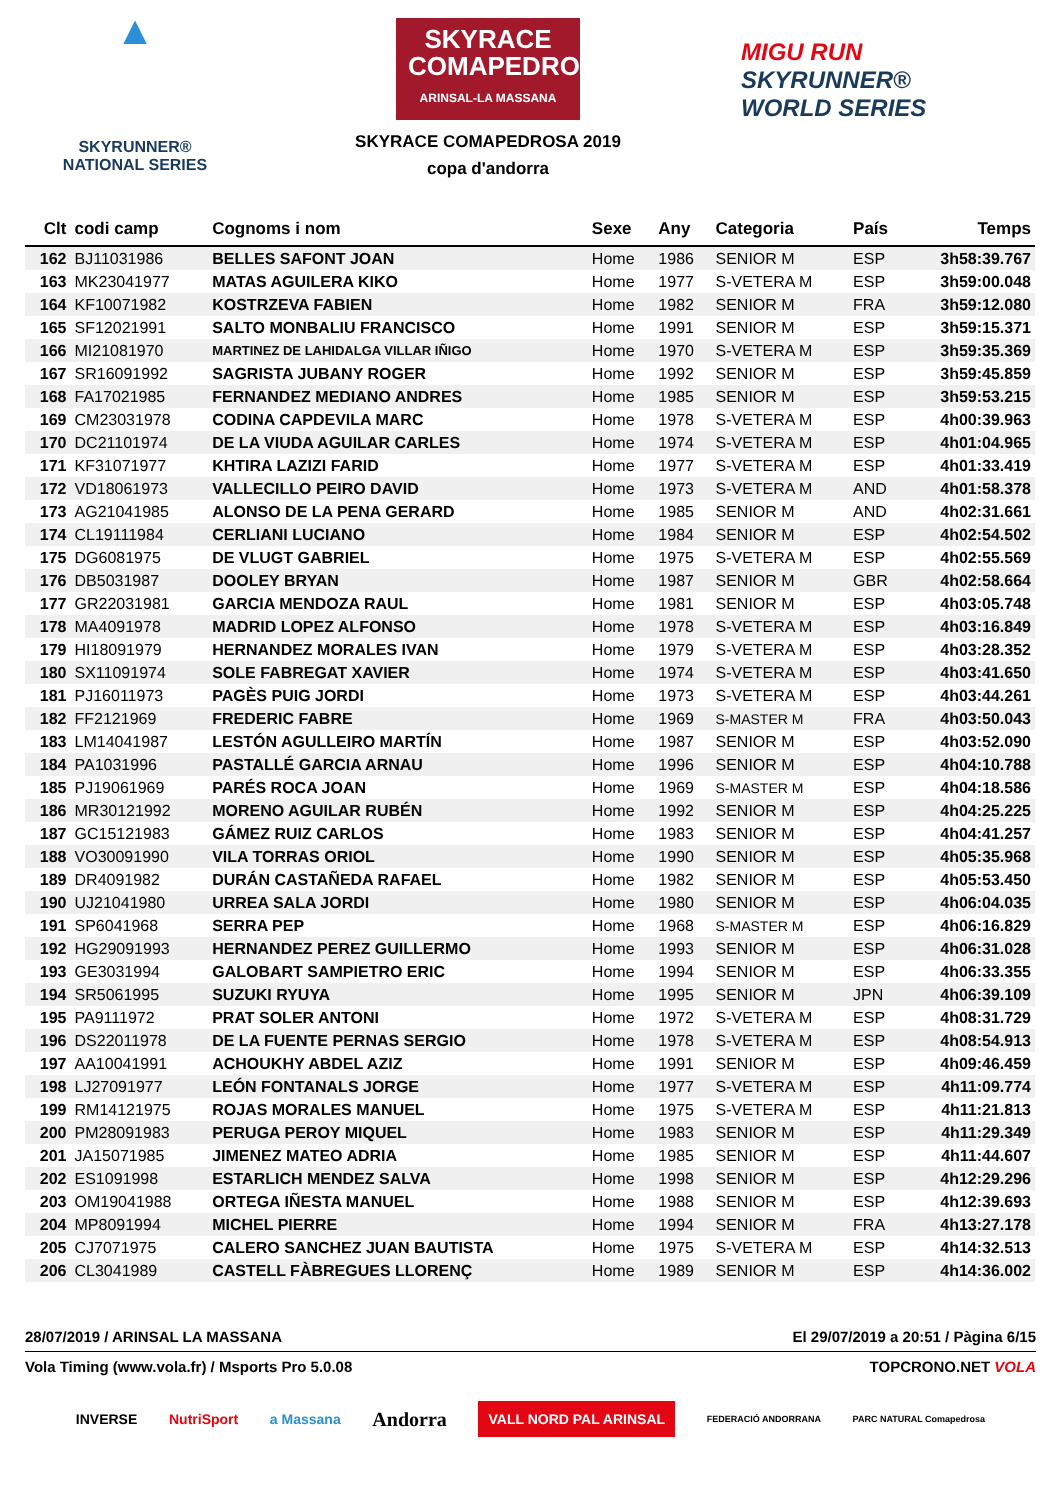▲
SKYRUNNER®
NATIONAL SERIES
SKYRACE COMAPEDROSA
ARINSAL-LA MASSANA
SKYRACE COMAPEDROSA 2019
copa d'andorra
MIGU RUN
SKYRUNNER®
WORLD SERIES
| Clt | codi camp | Cognoms i nom | Sexe | Any | Categoria | País | Temps |
| --- | --- | --- | --- | --- | --- | --- | --- |
| 162 | BJ11031986 | BELLES SAFONT JOAN | Home | 1986 | SENIOR M | ESP | 3h58:39.767 |
| 163 | MK23041977 | MATAS AGUILERA KIKO | Home | 1977 | S-VETERA M | ESP | 3h59:00.048 |
| 164 | KF10071982 | KOSTRZEVA FABIEN | Home | 1982 | SENIOR M | FRA | 3h59:12.080 |
| 165 | SF12021991 | SALTO MONBALIU FRANCISCO | Home | 1991 | SENIOR M | ESP | 3h59:15.371 |
| 166 | MI21081970 | MARTINEZ DE LAHIDALGA VILLAR IÑIGO | Home | 1970 | S-VETERA M | ESP | 3h59:35.369 |
| 167 | SR16091992 | SAGRISTA JUBANY ROGER | Home | 1992 | SENIOR M | ESP | 3h59:45.859 |
| 168 | FA17021985 | FERNANDEZ MEDIANO ANDRES | Home | 1985 | SENIOR M | ESP | 3h59:53.215 |
| 169 | CM23031978 | CODINA CAPDEVILA MARC | Home | 1978 | S-VETERA M | ESP | 4h00:39.963 |
| 170 | DC21101974 | DE LA VIUDA AGUILAR CARLES | Home | 1974 | S-VETERA M | ESP | 4h01:04.965 |
| 171 | KF31071977 | KHTIRA LAZIZI FARID | Home | 1977 | S-VETERA M | ESP | 4h01:33.419 |
| 172 | VD18061973 | VALLECILLO PEIRO DAVID | Home | 1973 | S-VETERA M | AND | 4h01:58.378 |
| 173 | AG21041985 | ALONSO DE LA PENA GERARD | Home | 1985 | SENIOR M | AND | 4h02:31.661 |
| 174 | CL19111984 | CERLIANI LUCIANO | Home | 1984 | SENIOR M | ESP | 4h02:54.502 |
| 175 | DG6081975 | DE VLUGT GABRIEL | Home | 1975 | S-VETERA M | ESP | 4h02:55.569 |
| 176 | DB5031987 | DOOLEY BRYAN | Home | 1987 | SENIOR M | GBR | 4h02:58.664 |
| 177 | GR22031981 | GARCIA MENDOZA RAUL | Home | 1981 | SENIOR M | ESP | 4h03:05.748 |
| 178 | MA4091978 | MADRID LOPEZ ALFONSO | Home | 1978 | S-VETERA M | ESP | 4h03:16.849 |
| 179 | HI18091979 | HERNANDEZ MORALES IVAN | Home | 1979 | S-VETERA M | ESP | 4h03:28.352 |
| 180 | SX11091974 | SOLE FABREGAT XAVIER | Home | 1974 | S-VETERA M | ESP | 4h03:41.650 |
| 181 | PJ16011973 | PAGÈS PUIG JORDI | Home | 1973 | S-VETERA M | ESP | 4h03:44.261 |
| 182 | FF2121969 | FREDERIC FABRE | Home | 1969 | S-MASTER M | FRA | 4h03:50.043 |
| 183 | LM14041987 | LESTÓN AGULLEIRO MARTÍN | Home | 1987 | SENIOR M | ESP | 4h03:52.090 |
| 184 | PA1031996 | PASTALLÉ GARCIA ARNAU | Home | 1996 | SENIOR M | ESP | 4h04:10.788 |
| 185 | PJ19061969 | PARÉS ROCA JOAN | Home | 1969 | S-MASTER M | ESP | 4h04:18.586 |
| 186 | MR30121992 | MORENO AGUILAR RUBÉN | Home | 1992 | SENIOR M | ESP | 4h04:25.225 |
| 187 | GC15121983 | GÁMEZ RUIZ CARLOS | Home | 1983 | SENIOR M | ESP | 4h04:41.257 |
| 188 | VO30091990 | VILA TORRAS ORIOL | Home | 1990 | SENIOR M | ESP | 4h05:35.968 |
| 189 | DR4091982 | DURÁN CASTAÑEDA RAFAEL | Home | 1982 | SENIOR M | ESP | 4h05:53.450 |
| 190 | UJ21041980 | URREA SALA JORDI | Home | 1980 | SENIOR M | ESP | 4h06:04.035 |
| 191 | SP6041968 | SERRA PEP | Home | 1968 | S-MASTER M | ESP | 4h06:16.829 |
| 192 | HG29091993 | HERNANDEZ PEREZ GUILLERMO | Home | 1993 | SENIOR M | ESP | 4h06:31.028 |
| 193 | GE3031994 | GALOBART SAMPIETRO ERIC | Home | 1994 | SENIOR M | ESP | 4h06:33.355 |
| 194 | SR5061995 | SUZUKI RYUYA | Home | 1995 | SENIOR M | JPN | 4h06:39.109 |
| 195 | PA9111972 | PRAT SOLER ANTONI | Home | 1972 | S-VETERA M | ESP | 4h08:31.729 |
| 196 | DS22011978 | DE LA FUENTE PERNAS SERGIO | Home | 1978 | S-VETERA M | ESP | 4h08:54.913 |
| 197 | AA10041991 | ACHOUKHY ABDEL AZIZ | Home | 1991 | SENIOR M | ESP | 4h09:46.459 |
| 198 | LJ27091977 | LEÓN FONTANALS JORGE | Home | 1977 | S-VETERA M | ESP | 4h11:09.774 |
| 199 | RM14121975 | ROJAS MORALES MANUEL | Home | 1975 | S-VETERA M | ESP | 4h11:21.813 |
| 200 | PM28091983 | PERUGA PEROY MIQUEL | Home | 1983 | SENIOR M | ESP | 4h11:29.349 |
| 201 | JA15071985 | JIMENEZ MATEO ADRIA | Home | 1985 | SENIOR M | ESP | 4h11:44.607 |
| 202 | ES1091998 | ESTARLICH MENDEZ SALVA | Home | 1998 | SENIOR M | ESP | 4h12:29.296 |
| 203 | OM19041988 | ORTEGA IÑESTA MANUEL | Home | 1988 | SENIOR M | ESP | 4h12:39.693 |
| 204 | MP8091994 | MICHEL PIERRE | Home | 1994 | SENIOR M | FRA | 4h13:27.178 |
| 205 | CJ7071975 | CALERO SANCHEZ JUAN BAUTISTA | Home | 1975 | S-VETERA M | ESP | 4h14:32.513 |
| 206 | CL3041989 | CASTELL FÀBREGUES LLORENÇ | Home | 1989 | SENIOR M | ESP | 4h14:36.002 |
28/07/2019 / ARINSAL LA MASSANA El 29/07/2019 a 20:51 / Pàgina 6/15
Vola Timing (www.vola.fr) / Msports Pro 5.0.08 TOPCRONO.NET VOLA
INVERSE NutriSport a Massana Andorra VALL NORD PAL ARINSAL FEDERACIÓ ANDORRANA PARC NATURAL Comapedrosa